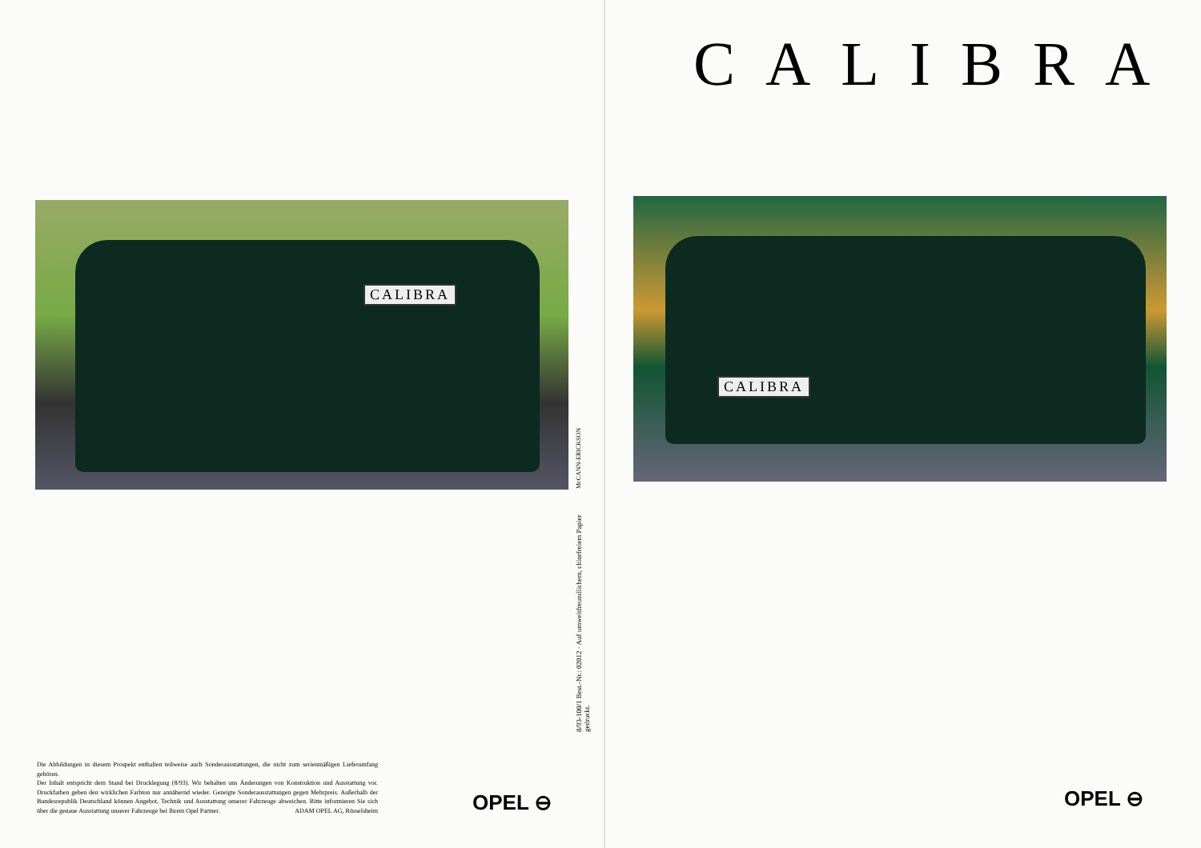CALIBRA
McCANN-ERICKSON
8/93-100/1 Best.-Nr.: 02012 · Auf umweltfreundlichem, chlorfreiem Papier gedruckt.
Die Abbildungen in diesem Prospekt enthalten teilweise auch Sonderausstattungen, die nicht zum serienmäßigen Lieferumfang gehören.
Der Inhalt entspricht dem Stand bei Drucklegung (8/93). Wir behalten uns Änderungen von Konstruktion und Ausstattung vor. Druckfarben geben den wirklichen Farbton nur annähernd wieder. Gezeigte Sonderausstattungen gegen Mehrpreis. Außerhalb der Bundesrepublik Deutschland können Angebot, Technik und Ausstattung unserer Fahrzeuge abweichen. Bitte informieren Sie sich über die genaue Ausstattung unserer Fahrzeuge bei Ihrem Opel Partner. ADAM OPEL AG, Rüsselsheim
OPEL ⊖
CALIBRA
CALIBRA
OPEL ⊖